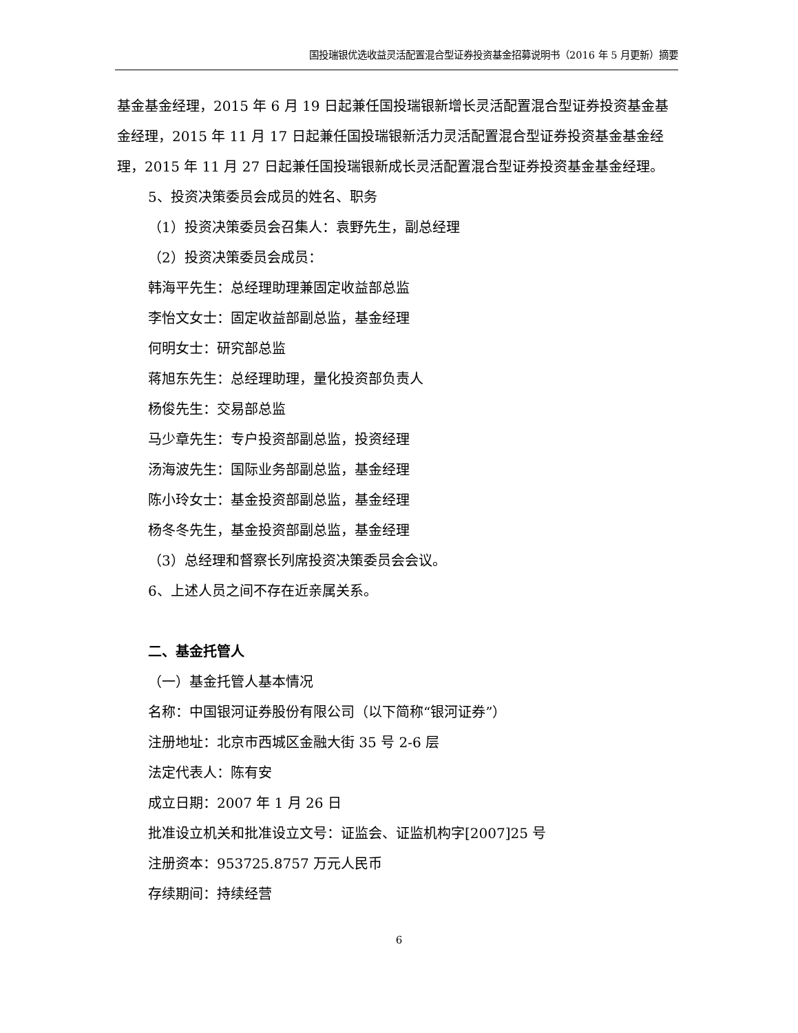国投瑞银优选收益灵活配置混合型证券投资基金招募说明书（2016 年 5 月更新）摘要
基金基金经理，2015 年 6 月 19 日起兼任国投瑞银新增长灵活配置混合型证券投资基金基金经理，2015 年 11 月 17 日起兼任国投瑞银新活力灵活配置混合型证券投资基金基金经理，2015 年 11 月 27 日起兼任国投瑞银新成长灵活配置混合型证券投资基金基金经理。
5、投资决策委员会成员的姓名、职务
（1）投资决策委员会召集人：袁野先生，副总经理
（2）投资决策委员会成员：
韩海平先生：总经理助理兼固定收益部总监
李怡文女士：固定收益部副总监，基金经理
何明女士：研究部总监
蒋旭东先生：总经理助理，量化投资部负责人
杨俊先生：交易部总监
马少章先生：专户投资部副总监，投资经理
汤海波先生：国际业务部副总监，基金经理
陈小玲女士：基金投资部副总监，基金经理
杨冬冬先生，基金投资部副总监，基金经理
（3）总经理和督察长列席投资决策委员会会议。
6、上述人员之间不存在近亲属关系。
二、基金托管人
（一）基金托管人基本情况
名称：中国银河证券股份有限公司（以下简称“银河证券”）
注册地址：北京市西城区金融大街 35 号 2-6 层
法定代表人：陈有安
成立日期：2007 年 1 月 26 日
批准设立机关和批准设立文号：证监会、证监机构字[2007]25 号
注册资本：953725.8757 万元人民币
存续期间：持续经营
6